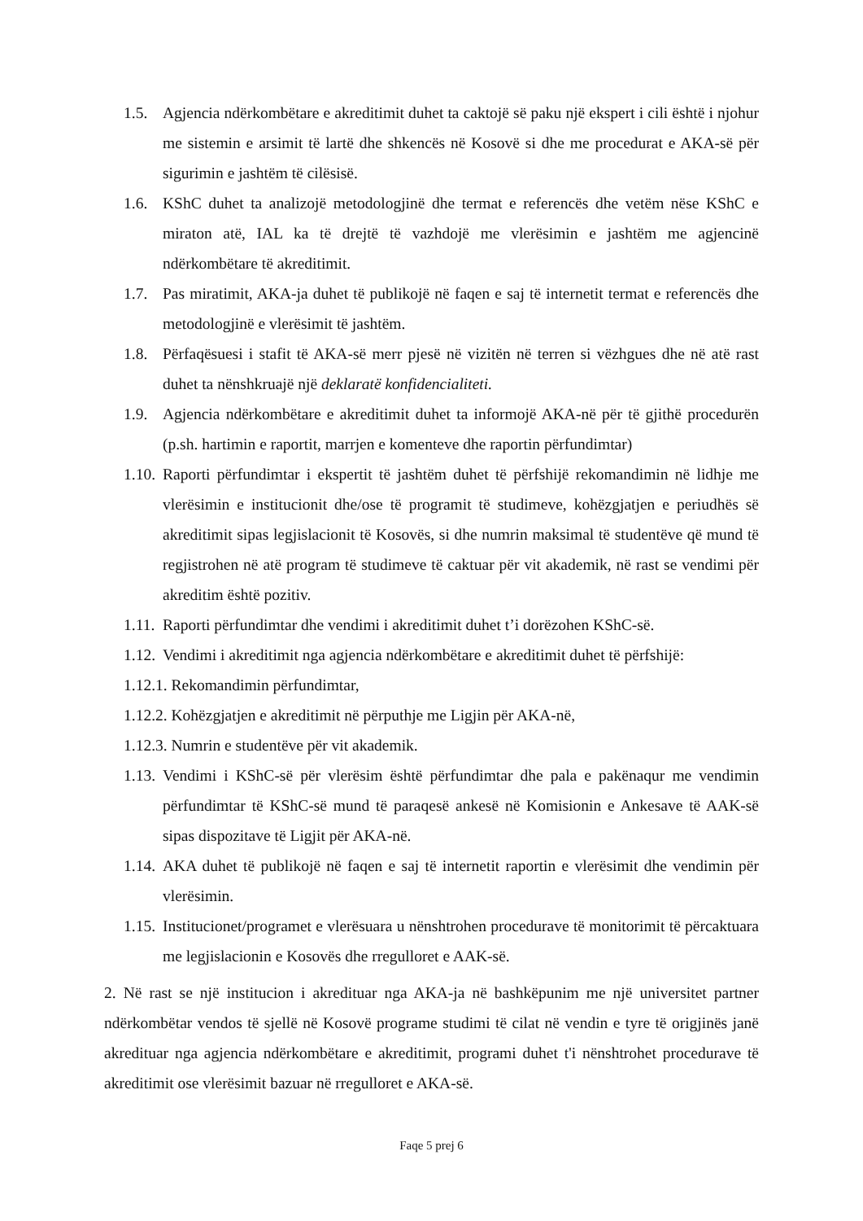1.5. Agjencia ndërkombëtare e akreditimit duhet ta caktojë së paku një ekspert i cili është i njohur me sistemin e arsimit të lartë dhe shkencës në Kosovë si dhe me procedurat e AKA-së për sigurimin e jashtëm të cilësisë.
1.6. KShC duhet ta analizojë metodologjinë dhe termat e referencës dhe vetëm nëse KShC e miraton atë, IAL ka të drejtë të vazhdojë me vlerësimin e jashtëm me agjencinë ndërkombëtare të akreditimit.
1.7. Pas miratimit, AKA-ja duhet të publikojë në faqen e saj të internetit termat e referencës dhe metodologjinë e vlerësimit të jashtëm.
1.8. Përfaqësuesi i stafit të AKA-së merr pjesë në vizitën në terren si vëzhgues dhe në atë rast duhet ta nënshkruajë një deklaratë konfidencialiteti.
1.9. Agjencia ndërkombëtare e akreditimit duhet ta informojë AKA-në për të gjithë procedurën (p.sh. hartimin e raportit, marrjen e komenteve dhe raportin përfundimtar)
1.10. Raporti përfundimtar i ekspertit të jashtëm duhet të përfshijë rekomandimin në lidhje me vlerësimin e institucionit dhe/ose të programit të studimeve, kohëzgjatjen e periudhës së akreditimit sipas legjislacionit të Kosovës, si dhe numrin maksimal të studentëve që mund të regjistrohen në atë program të studimeve të caktuar për vit akademik, në rast se vendimi për akreditim është pozitiv.
1.11. Raporti përfundimtar dhe vendimi i akreditimit duhet t’i dorëzohen KShC-së.
1.12. Vendimi i akreditimit nga agjencia ndërkombëtare e akreditimit duhet të përfshijë:
1.12.1. Rekomandimin përfundimtar,
1.12.2. Kohëzgjatjen e akreditimit në përputhje me Ligjin për AKA-në,
1.12.3. Numrin e studentëve për vit akademik.
1.13. Vendimi i KShC-së për vlerësim është përfundimtar dhe pala e pakënaqur me vendimin përfundimtar të KShC-së mund të paraqesë ankesë në Komisionin e Ankesave të AAK-së sipas dispozitave të Ligjit për AKA-në.
1.14. AKA duhet të publikojë në faqen e saj të internetit raportin e vlerësimit dhe vendimin për vlerësimin.
1.15. Institucionet/programet e vlerësuara u nënshtrohen procedurave të monitorimit të përcaktuara me legjislacionin e Kosovës dhe rregulloret e AAK-së.
2. Në rast se një institucion i akredituar nga AKA-ja në bashkëpunim me një universitet partner ndërkombëtar vendos të sjellë në Kosovë programe studimi të cilat në vendin e tyre të origjinës janë akredituar nga agjencia ndërkombëtare e akreditimit, programi duhet t'i nënshtrohet procedurave të akreditimit ose vlerësimit bazuar në rregulloret e AKA-së.
Faqe 5 prej 6